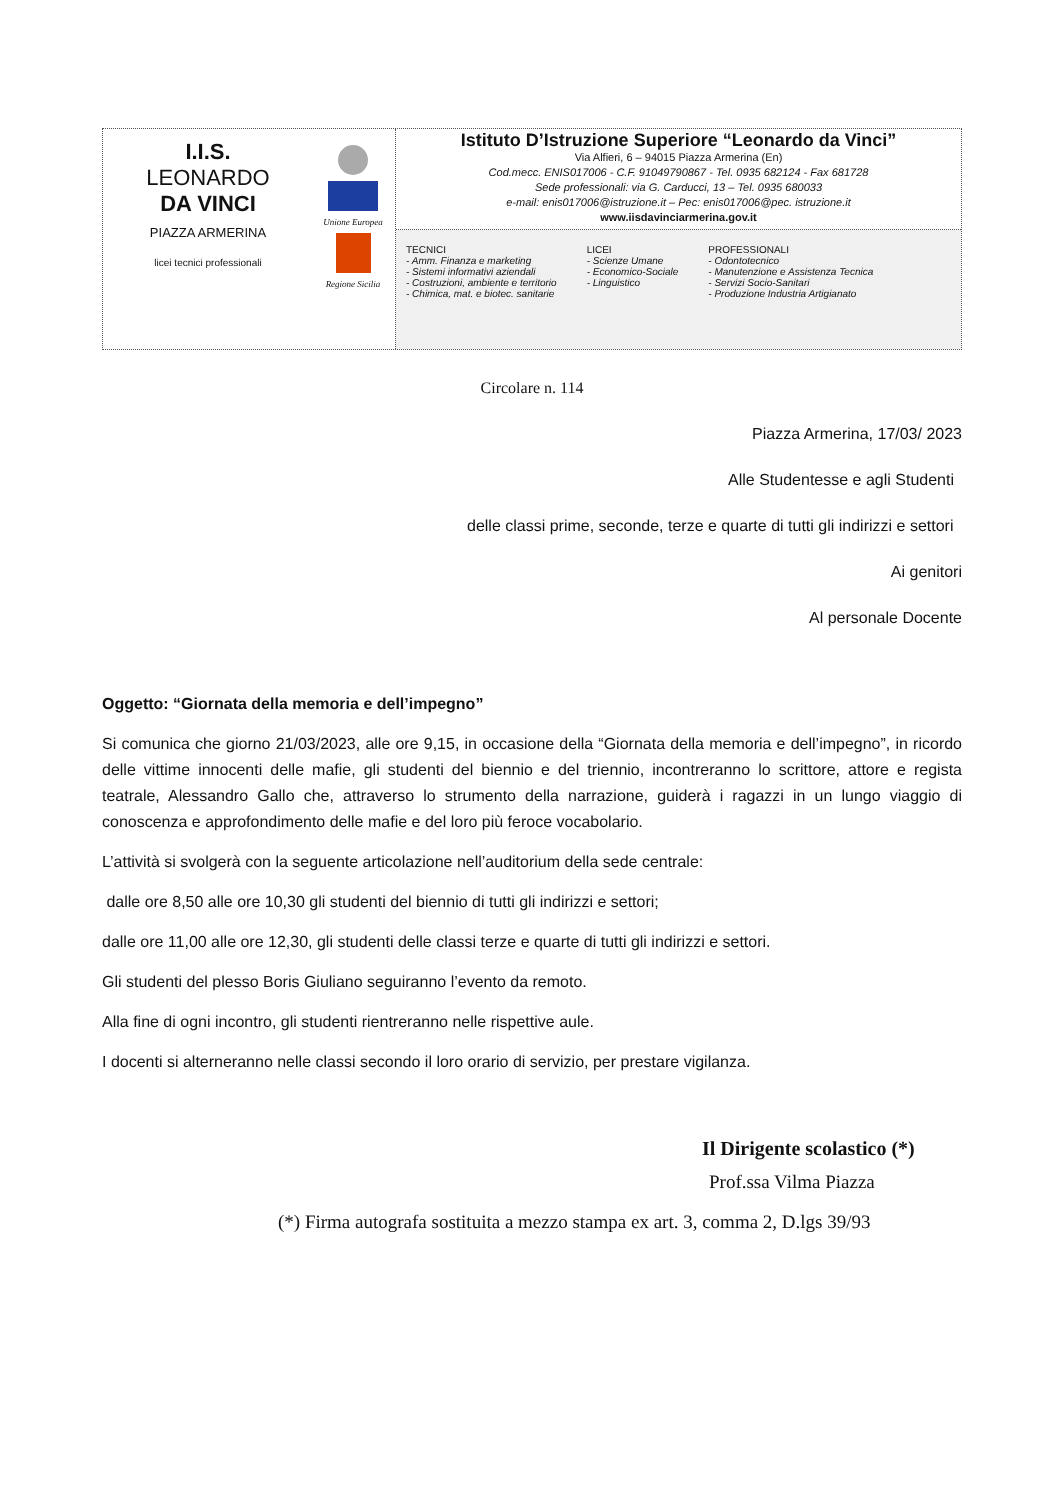I.I.S.
LEONARDO
DA VINCI
PIAZZA ARMERINA
licei tecnici professionali
Unione Europea
Regione Sicilia
Istituto D’Istruzione Superiore “Leonardo da Vinci”
Via Alfieri, 6 – 94015 Piazza Armerina (En)
Cod.mecc. ENIS017006 - C.F. 91049790867 - Tel. 0935 682124 - Fax 681728
Sede professionali: via G. Carducci, 13 – Tel. 0935 680033
e-mail: enis017006@istruzione.it – Pec: enis017006@pec. istruzione.it
www.iisdavinciarmerina.gov.it
TECNICI
- Amm. Finanza e marketing
- Sistemi informativi aziendali
- Costruzioni, ambiente e territorio
- Chimica, mat. e biotec. sanitarie
LICEI
- Scienze Umane
- Economico-Sociale
- Linguistico
PROFESSIONALI
- Odontotecnico
- Manutenzione e Assistenza Tecnica
- Servizi Socio-Sanitari
- Produzione Industria Artigianato
Circolare n. 114
Piazza Armerina, 17/03/ 2023
Alle Studentesse e agli Studenti
delle classi prime, seconde, terze e quarte di tutti gli indirizzi e settori
Ai genitori
Al personale Docente
Oggetto: “Giornata della memoria e dell’impegno”
Si comunica che giorno 21/03/2023, alle ore 9,15, in occasione della “Giornata della memoria e dell’impegno”, in ricordo delle vittime innocenti delle mafie, gli studenti del biennio e del triennio, incontreranno lo scrittore, attore e regista teatrale, Alessandro Gallo che, attraverso lo strumento della narrazione, guiderà i ragazzi in un lungo viaggio di conoscenza e approfondimento delle mafie e del loro più feroce vocabolario.
L’attività si svolgerà con la seguente articolazione nell’auditorium della sede centrale:
dalle ore 8,50 alle ore 10,30 gli studenti del biennio di tutti gli indirizzi e settori;
dalle ore 11,00 alle ore 12,30, gli studenti delle classi terze e quarte di tutti gli indirizzi e settori.
Gli studenti del plesso Boris Giuliano seguiranno l’evento da remoto.
Alla fine di ogni incontro, gli studenti rientreranno nelle rispettive aule.
I docenti si alterneranno nelle classi secondo il loro orario di servizio, per prestare vigilanza.
Il Dirigente scolastico (*)
Prof.ssa Vilma Piazza
(*) Firma autografa sostituita a mezzo stampa ex art. 3, comma 2, D.lgs 39/93